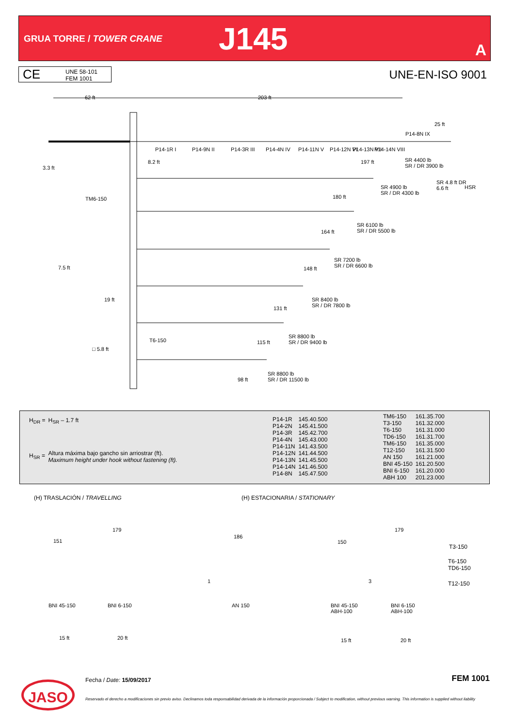GRUA TORRE / TOWER CRANE J145 A
CE UNE 58-101
FEM 1001
UNE-EN-ISO 9001
62 ft 203 ft
P14-8N IX
P14-1R I P14-9N II P14-3R III P14-4N IV P14-11N V P14-12N VI P14-13N VII P14-14N VIII
8.2 ft
3.3 ft
25 ft
197 ft SR 4400 lb
SR / DR 3900 lb
SR 4.8 ft DR 6.6 ft
HSR
180 ft
SR 4900 lb
SR / DR 4300 lb
TM6-150
164 ft
SR 6100 lb
SR / DR 5500 lb
7.5 ft 148 ft
SR 7200 lb
SR / DR 6600 lb
19 ft
131 ft
SR 8400 lb
SR / DR 7800 lb
T6-150
□ 5.8 ft
115 ft
SR 8800 lb
SR / DR 9400 lb
98 ft
SR 8800 lb
SR / DR 11500 lb
| H<sub>DR</sub> = | H<sub>SR</sub> – 1.7 ft |
| H<sub>SR</sub> = | Altura máxima bajo gancho sin arriostrar (ft). Maximum height under hook without fastening (ft). |
| P14-1R | 145.40.500 |
| P14-2N | 145.41.500 |
| P14-3R | 145.42.700 |
| P14-4N | 145.43.000 |
| P14-11N | 141.43.500 |
| P14-12N | 141.44.500 |
| P14-13N | 141.45.500 |
| P14-14N | 141.46.500 |
| P14-8N | 145.47.500 |
| TM6-150 | 161.35.700 |
| T3-150 | 161.32.000 |
| T6-150 | 161.31.000 |
| TD6-150 | 161.31.700 |
| TM6-150 | 161.35.000 |
| T12-150 | 161.31.500 |
| AN 150 | 161.21.000 |
| BNI 45-150 | 161.20.500 |
| BNI 6-150 | 161.20.000 |
| ABH 100 | 201.23.000 |
(H) TRASLACIÓN / TRAVELLING (H) ESTACIONARIA / STATIONARY
151
179
BNI 45-150 BNI 6-150
15 ft 20 ft
186
1
AN 150
150
179
3
BNI 45-150
ABH-100
BNI 6-150
ABH-100
15 ft 20 ft
T3-150
T6-150
TD6-150
T12-150
JASO Fecha / Date: 15/09/2017 FEM 1001
Reservado el derecho a modificaciones sin previo aviso. Declinamos toda responsabilidad derivada de la información proporcionada / Subject to modification, without previous warning. This information is supplied without liability